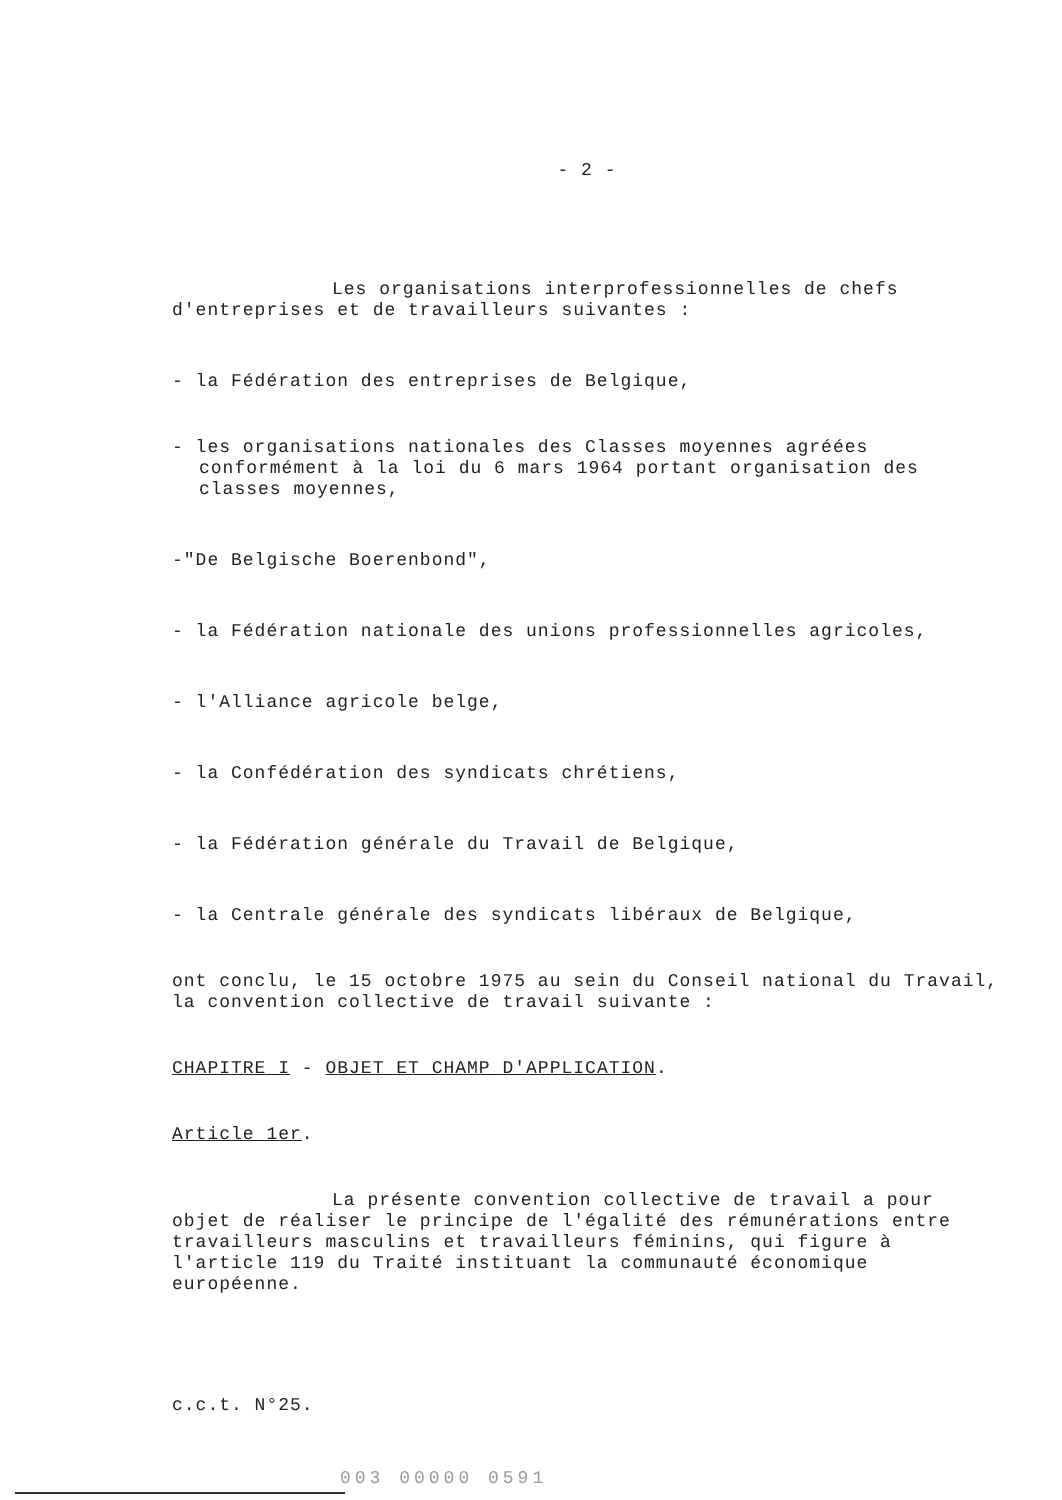- 2 -
Les organisations interprofessionnelles de chefs d'entreprises et de travailleurs suivantes :
- la Fédération des entreprises de Belgique,
- les organisations nationales des Classes moyennes agréées conformément à la loi du 6 mars 1964 portant organisation des classes moyennes,
-"De Belgische Boerenbond",
- la Fédération nationale des unions professionnelles agricoles,
- l'Alliance agricole belge,
- la Confédération des syndicats chrétiens,
- la Fédération générale du Travail de Belgique,
- la Centrale générale des syndicats libéraux de Belgique,
ont conclu, le 15 octobre 1975 au sein du Conseil national du Travail, la convention collective de travail suivante :
CHAPITRE I - OBJET ET CHAMP D'APPLICATION.
Article 1er.
La présente convention collective de travail a pour objet de réaliser le principe de l'égalité des rémunérations entre travailleurs masculins et travailleurs féminins, qui figure à l'article 119 du Traité instituant la communauté économique européenne.
c.c.t. N°25.
003 00000 0591